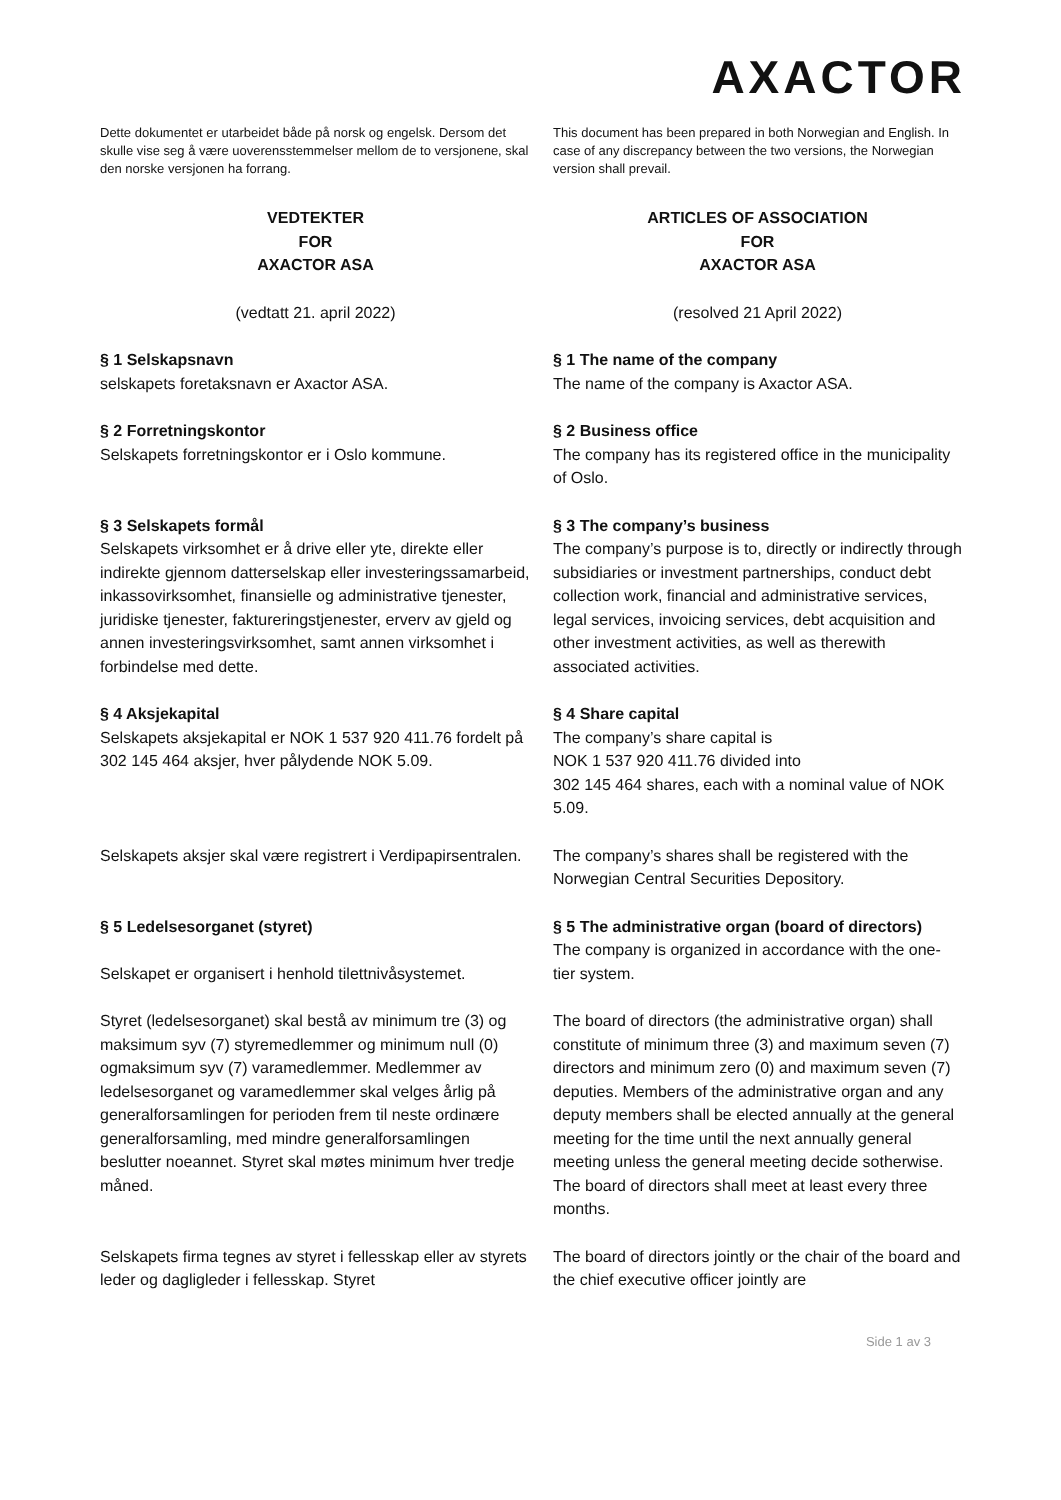AXACTOR
| Dette dokumentet er utarbeidet både på norsk og engelsk. Dersom det skulle vise seg å være uoverensstemmelser mellom de to versjonene, skal den norske versjonen ha forrang. | This document has been prepared in both Norwegian and English. In case of any discrepancy between the two versions, the Norwegian version shall prevail. |
| VEDTEKTER FOR AXACTOR ASA | ARTICLES OF ASSOCIATION FOR AXACTOR ASA |
| (vedtatt 21. april 2022) | (resolved 21 April 2022) |
| § 1 Selskapsnavn selskapets foretaksnavn er Axactor ASA. | § 1 The name of the company The name of the company is Axactor ASA. |
| § 2 Forretningskontor Selskapets forretningskontor er i Oslo kommune. | § 2 Business office The company has its registered office in the municipality of Oslo. |
| § 3 Selskapets formål Selskapets virksomhet er å drive eller yte, direkte eller indirekte gjennom datterselskap eller investeringssamarbeid, inkassovirksomhet, finansielle og administrative tjenester, juridiske tjenester, faktureringstjenester, erverv av gjeld og annen investeringsvirksomhet, samt annen virksomhet i forbindelse med dette. | § 3 The company’s business The company’s purpose is to, directly or indirectly through subsidiaries or investment partnerships, conduct debt collection work, financial and administrative services, legal services, invoicing services, debt acquisition and other investment activities, as well as therewith associated activities. |
| § 4 Aksjekapital Selskapets aksjekapital er NOK 1 537 920 411.76 fordelt på 302 145 464 aksjer, hver pålydende NOK 5.09. | § 4 Share capital The company’s share capital is NOK 1 537 920 411.76 divided into 302 145 464 shares, each with a nominal value of NOK 5.09. |
| Selskapets aksjer skal være registrert i Verdipapirsentralen. | The company’s shares shall be registered with the Norwegian Central Securities Depository. |
| § 5 Ledelsesorganet (styret) Selskapet er organisert i henhold tilettnivåsystemet. | § 5 The administrative organ (board of directors) The company is organized in accordance with the one-tier system. |
| Styret (ledelsesorganet) skal bestå av minimum tre (3) og maksimum syv (7) styremedlemmer og minimum null (0) ogmaksimum syv (7) varamedlemmer. Medlemmer av ledelsesorganet og varamedlemmer skal velges årlig på generalforsamlingen for perioden frem til neste ordinære generalforsamling, med mindre generalforsamlingen beslutter noeannet. Styret skal møtes minimum hver tredje måned. | The board of directors (the administrative organ) shall constitute of minimum three (3) and maximum seven (7) directors and minimum zero (0) and maximum seven (7) deputies. Members of the administrative organ and any deputy members shall be elected annually at the general meeting for the time until the next annually general meeting unless the general meeting decide sotherwise. The board of directors shall meet at least every three months. |
| Selskapets firma tegnes av styret i fellesskap eller av styrets leder og dagligleder i fellesskap. Styret | The board of directors jointly or the chair of the board and the chief executive officer jointly are |
Side 1 av 3